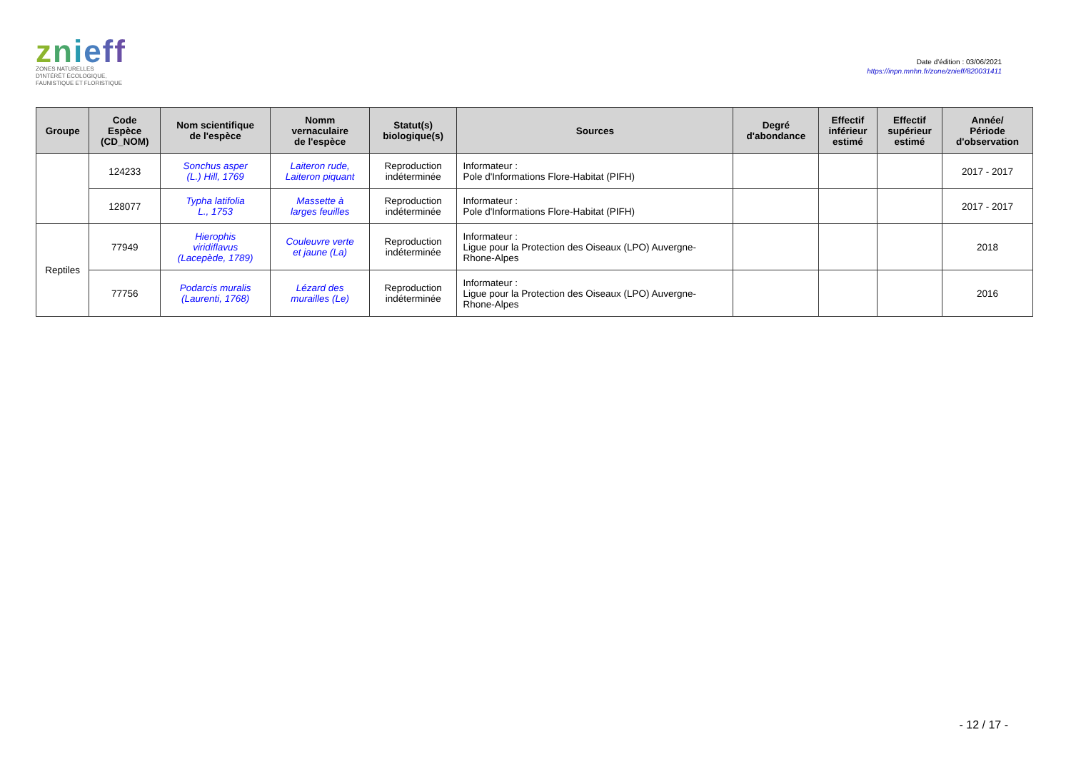znieff
ZONES NATURELLES
D'INTÉRÊT ÉCOLOGIQUE,
FAUNISTIQUE ET FLORISTIQUE
Date d'édition : 03/06/2021
https://inpn.mnhn.fr/zone/znieff/820031411
| Groupe | Code Espèce (CD_NOM) | Nom scientifique de l'espèce | Nomm vernaculaire de l'espèce | Statut(s) biologique(s) | Sources | Degré d'abondance | Effectif inférieur estimé | Effectif supérieur estimé | Année/ Période d'observation |
| --- | --- | --- | --- | --- | --- | --- | --- | --- | --- |
| | 124233 | Sonchus asper (L.) Hill, 1769 | Laiteron rude, Laiteron piquant | Reproduction indéterminée | Informateur : Pole d'Informations Flore-Habitat (PIFH) | | | | 2017 - 2017 |
| | 128077 | Typha latifolia L., 1753 | Massette à larges feuilles | Reproduction indéterminée | Informateur : Pole d'Informations Flore-Habitat (PIFH) | | | | 2017 - 2017 |
| Reptiles | 77949 | Hierophis viridiflavus (Lacepède, 1789) | Couleuvre verte et jaune (La) | Reproduction indéterminée | Informateur : Ligue pour la Protection des Oiseaux (LPO) Auvergne- Rhone-Alpes | | | | 2018 |
| | 77756 | Podarcis muralis (Laurenti, 1768) | Lézard des murailles (Le) | Reproduction indéterminée | Informateur : Ligue pour la Protection des Oiseaux (LPO) Auvergne- Rhone-Alpes | | | | 2016 |
- 12 / 17 -